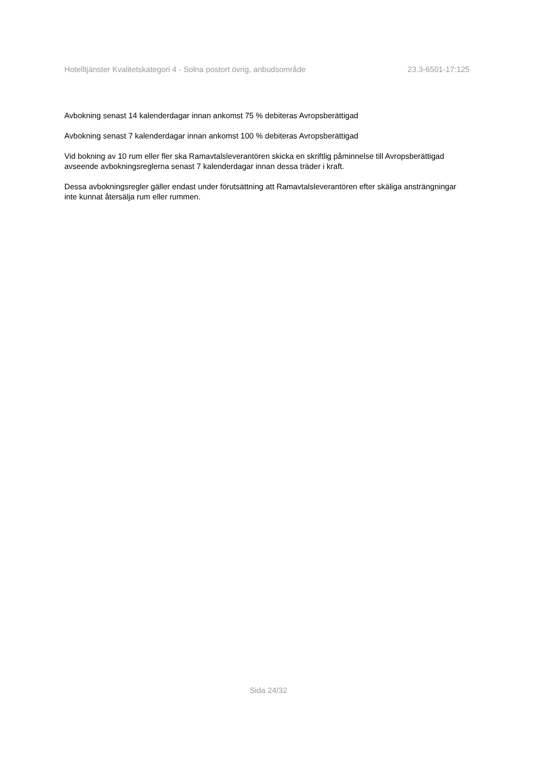Hotelltjänster Kvalitetskategori 4 - Solna postort övrig, anbudsområde 23.3-6501-17:125
Avbokning senast 14 kalenderdagar innan ankomst 75 % debiteras Avropsberättigad
Avbokning senast 7 kalenderdagar innan ankomst 100 % debiteras Avropsberättigad
Vid bokning av 10 rum eller fler ska Ramavtalsleverantören skicka en skriftlig påminnelse till Avropsberättigad avseende avbokningsreglerna senast 7 kalenderdagar innan dessa träder i kraft.
Dessa avbokningsregler gäller endast under förutsättning att Ramavtalsleverantören efter skäliga ansträngningar inte kunnat återsälja rum eller rummen.
Sida 24/32